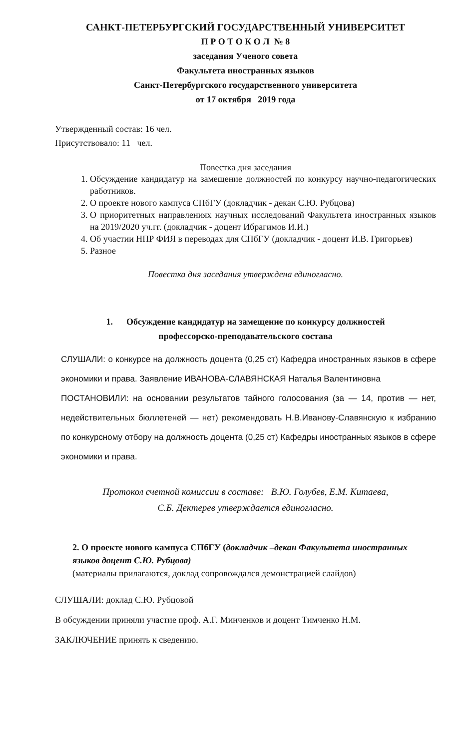САНКТ-ПЕТЕРБУРГСКИЙ ГОСУДАРСТВЕННЫЙ УНИВЕРСИТЕТ
П Р О Т О К О Л № 8
заседания Ученого совета
Факультета иностранных языков
Санкт-Петербургского государственного университета
от 17 октября 2019 года
Утвержденный состав: 16 чел.
Присутствовало: 11 чел.
Повестка дня заседания
1. Обсуждение кандидатур на замещение должностей по конкурсу научно-педагогических работников.
2. О проекте нового кампуса СПбГУ (докладчик - декан С.Ю. Рубцова)
3. О приоритетных направлениях научных исследований Факультета иностранных языков на 2019/2020 уч.гг. (докладчик - доцент Ибрагимов И.И.)
4. Об участии НПР ФИЯ в переводах для СПбГУ (докладчик - доцент И.В. Григорьев)
5. Разное
Повестка дня заседания утверждена единогласно.
1. Обсуждение кандидатур на замещение по конкурсу должностей
профессорско-преподавательского состава
СЛУШАЛИ: о конкурсе на должность доцента (0,25 ст) Кафедра иностранных языков в сфере экономики и права. Заявление ИВАНОВА-СЛАВЯНСКАЯ Наталья Валентиновна
ПОСТАНОВИЛИ: на основании результатов тайного голосования (за — 14, против — нет, недействительных бюллетеней — нет) рекомендовать Н.В.Иванову-Славянскую к избранию по конкурсному отбору на должность доцента (0,25 ст) Кафедры иностранных языков в сфере экономики и права.
Протокол счетной комиссии в составе: В.Ю. Голубев, Е.М. Китаева,
С.Б. Дектерев утверждается единогласно.
2. О проекте нового кампуса СПбГУ (докладчик –декан Факультета иностранных языков доцент С.Ю. Рубцова)
(материалы прилагаются, доклад сопровождался демонстрацией слайдов)
СЛУШАЛИ: доклад С.Ю. Рубцовой
В обсуждении приняли участие проф. А.Г. Минченков и доцент Тимченко Н.М.
ЗАКЛЮЧЕНИЕ принять к сведению.